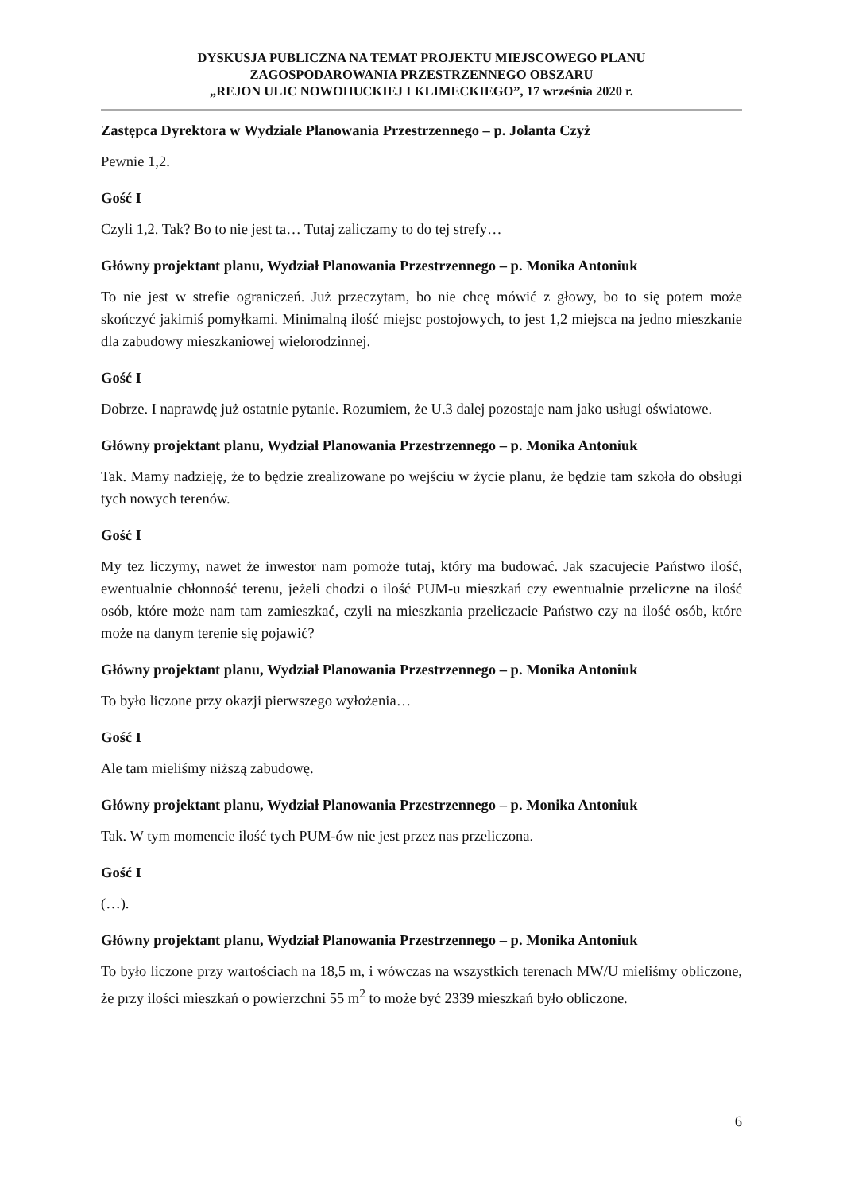DYSKUSJA PUBLICZNA NA TEMAT PROJEKTU MIEJSCOWEGO PLANU
ZAGOSPODAROWANIA PRZESTRZENNEGO OBSZARU
„REJON ULIC NOWOHUCKIEJ I KLIMECKIEGO”, 17 września 2020 r.
Zastępca Dyrektora w Wydziale Planowania Przestrzennego – p. Jolanta Czyż
Pewnie 1,2.
Gość I
Czyli 1,2. Tak? Bo to nie jest ta… Tutaj zaliczamy to do tej strefy…
Główny projektant planu, Wydział Planowania Przestrzennego – p. Monika Antoniuk
To nie jest w strefie ograniczeń. Już przeczytam, bo nie chcę mówić z głowy, bo to się potem może skończyć jakimiś pomyłkami. Minimalną ilość miejsc postojowych, to jest 1,2 miejsca na jedno mieszkanie dla zabudowy mieszkaniowej wielorodzinnej.
Gość I
Dobrze. I naprawdę już ostatnie pytanie. Rozumiem, że U.3 dalej pozostaje nam jako usługi oświatowe.
Główny projektant planu, Wydział Planowania Przestrzennego – p. Monika Antoniuk
Tak. Mamy nadzieję, że to będzie zrealizowane po wejściu w życie planu, że będzie tam szkoła do obsługi tych nowych terenów.
Gość I
My tez liczymy, nawet że inwestor nam pomoże tutaj, który ma budować. Jak szacujecie Państwo ilość, ewentualnie chłonność terenu, jeżeli chodzi o ilość PUM-u mieszkań czy ewentualnie przeliczne na ilość osób, które może nam tam zamieszkać, czyli na mieszkania przeliczacie Państwo czy na ilość osób, które może na danym terenie się pojawić?
Główny projektant planu, Wydział Planowania Przestrzennego – p. Monika Antoniuk
To było liczone przy okazji pierwszego wyłożenia…
Gość I
Ale tam mieliśmy niższą zabudowę.
Główny projektant planu, Wydział Planowania Przestrzennego – p. Monika Antoniuk
Tak. W tym momencie ilość tych PUM-ów nie jest przez nas przeliczona.
Gość I
(…).
Główny projektant planu, Wydział Planowania Przestrzennego – p. Monika Antoniuk
To było liczone przy wartościach na 18,5 m, i wówczas na wszystkich terenach MW/U mieliśmy obliczone, że przy ilości mieszkań o powierzchni 55 m<sup>2</sup> to może być 2339 mieszkań było obliczone.
6